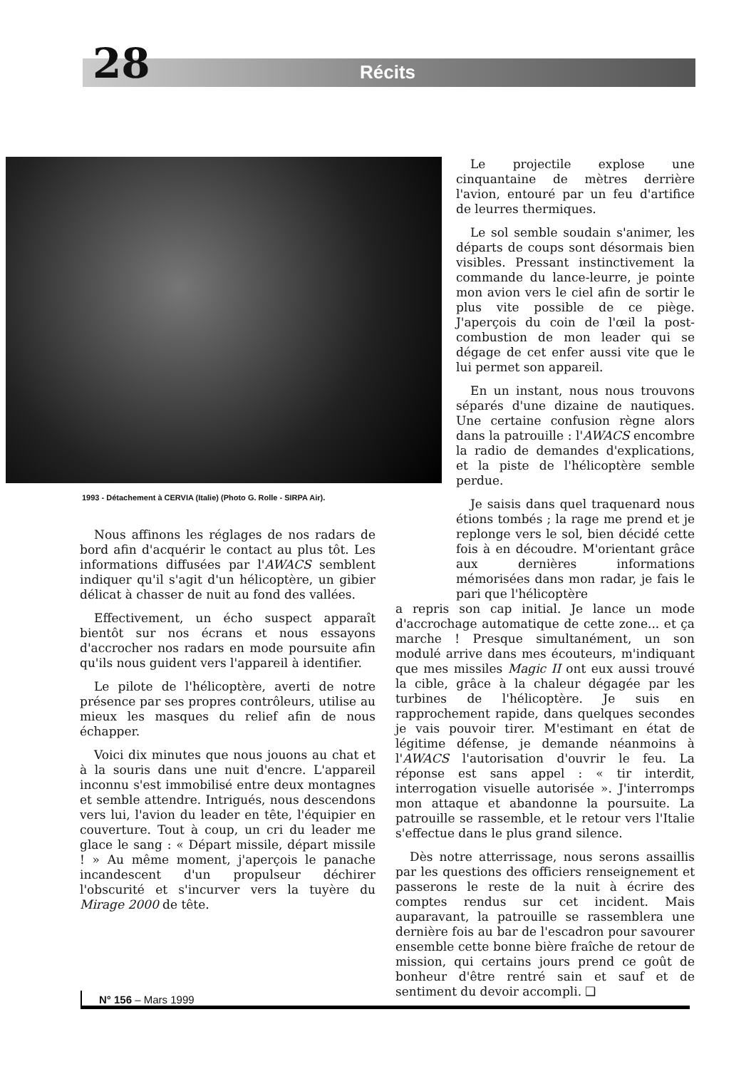28 Récits
1993 - Détachement à CERVIA (Italie) (Photo G. Rolle - SIRPA Air).
Nous affinons les réglages de nos radars de bord afin d'acquérir le contact au plus tôt. Les informations diffusées par l'AWACS semblent indiquer qu'il s'agit d'un hélicoptère, un gibier délicat à chasser de nuit au fond des vallées.
Effectivement, un écho suspect apparaît bientôt sur nos écrans et nous essayons d'accrocher nos radars en mode poursuite afin qu'ils nous guident vers l'appareil à identifier.
Le pilote de l'hélicoptère, averti de notre présence par ses propres contrôleurs, utilise au mieux les masques du relief afin de nous échapper.
Voici dix minutes que nous jouons au chat et à la souris dans une nuit d'encre. L'appareil inconnu s'est immobilisé entre deux montagnes et semble attendre. Intrigués, nous descendons vers lui, l'avion du leader en tête, l'équipier en couverture. Tout à coup, un cri du leader me glace le sang : « Départ missile, départ missile ! » Au même moment, j'aperçois le panache incandescent d'un propulseur déchirer l'obscurité et s'incurver vers la tuyère du Mirage 2000 de tête.
Le projectile explose une cinquantaine de mètres derrière l'avion, entouré par un feu d'artifice de leurres thermiques.
Le sol semble soudain s'animer, les départs de coups sont désormais bien visibles. Pressant instinctivement la commande du lance-leurre, je pointe mon avion vers le ciel afin de sortir le plus vite possible de ce piège. J'aperçois du coin de l'œil la post-combustion de mon leader qui se dégage de cet enfer aussi vite que le lui permet son appareil.
En un instant, nous nous trouvons séparés d'une dizaine de nautiques. Une certaine confusion règne alors dans la patrouille : l'AWACS encombre la radio de demandes d'explications, et la piste de l'hélicoptère semble perdue.
Je saisis dans quel traquenard nous étions tombés ; la rage me prend et je replonge vers le sol, bien décidé cette fois à en découdre. M'orientant grâce aux dernières informations mémorisées dans mon radar, je fais le pari que l'hélicoptère
a repris son cap initial. Je lance un mode d'accrochage automatique de cette zone... et ça marche ! Presque simultanément, un son modulé arrive dans mes écouteurs, m'indiquant que mes missiles Magic II ont eux aussi trouvé la cible, grâce à la chaleur dégagée par les turbines de l'hélicoptère. Je suis en rapprochement rapide, dans quelques secondes je vais pouvoir tirer. M'estimant en état de légitime défense, je demande néanmoins à l'AWACS l'autorisation d'ouvrir le feu. La réponse est sans appel : « tir interdit, interrogation visuelle autorisée ». J'interromps mon attaque et abandonne la poursuite. La patrouille se rassemble, et le retour vers l'Italie s'effectue dans le plus grand silence.
Dès notre atterrissage, nous serons assaillis par les questions des officiers renseignement et passerons le reste de la nuit à écrire des comptes rendus sur cet incident. Mais auparavant, la patrouille se rassemblera une dernière fois au bar de l'escadron pour savourer ensemble cette bonne bière fraîche de retour de mission, qui certains jours prend ce goût de bonheur d'être rentré sain et sauf et de sentiment du devoir accompli. ❑
N° 156 – Mars 1999